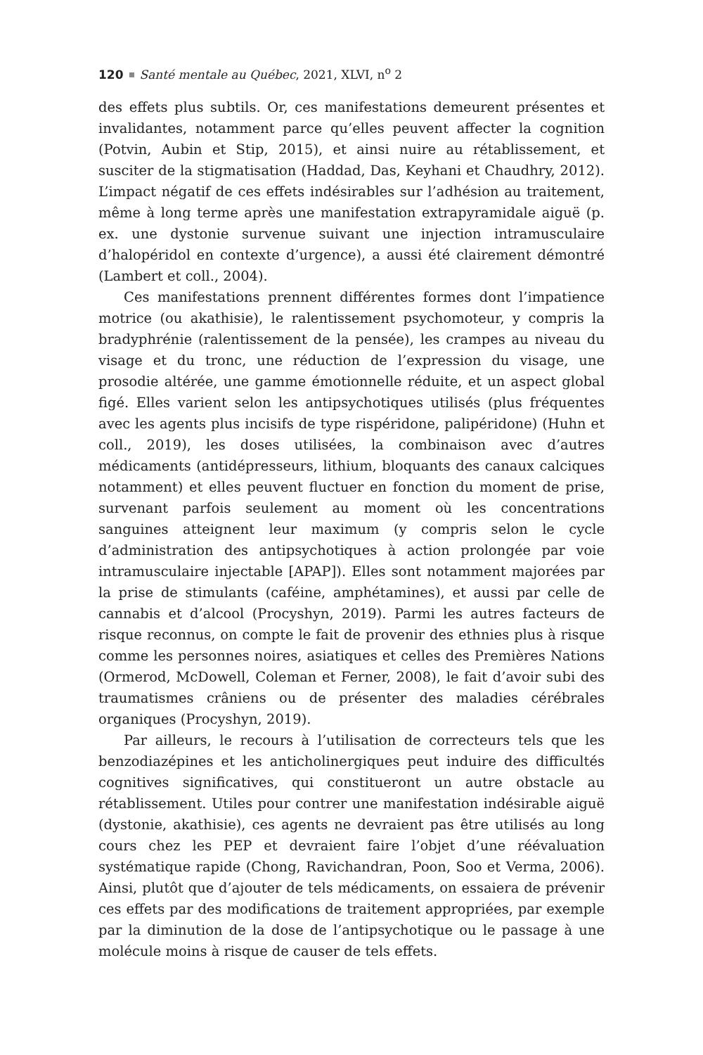120 Santé mentale au Québec, 2021, XLVI, n<sup>o</sup> 2
des effets plus subtils. Or, ces manifestations demeurent présentes et invalidantes, notamment parce qu’elles peuvent affecter la cognition (Potvin, Aubin et Stip, 2015), et ainsi nuire au rétablissement, et susciter de la stigmatisation (Haddad, Das, Keyhani et Chaudhry, 2012). L’impact négatif de ces effets indésirables sur l’adhésion au traitement, même à long terme après une manifestation extrapyramidale aiguë (p. ex. une dystonie survenue suivant une injection intramusculaire d’halopéridol en contexte d’urgence), a aussi été clairement démontré (Lambert et coll., 2004).
Ces manifestations prennent différentes formes dont l’impatience motrice (ou akathisie), le ralentissement psychomoteur, y compris la bradyphrénie (ralentissement de la pensée), les crampes au niveau du visage et du tronc, une réduction de l’expression du visage, une prosodie altérée, une gamme émotionnelle réduite, et un aspect global figé. Elles varient selon les antipsychotiques utilisés (plus fréquentes avec les agents plus incisifs de type rispéridone, palipéridone) (Huhn et coll., 2019), les doses utilisées, la combinaison avec d’autres médicaments (antidépresseurs, lithium, bloquants des canaux calciques notamment) et elles peuvent fluctuer en fonction du moment de prise, survenant parfois seulement au moment où les concentrations sanguines atteignent leur maximum (y compris selon le cycle d’administration des antipsychotiques à action prolongée par voie intramusculaire injectable [APAP]). Elles sont notamment majorées par la prise de stimulants (caféine, amphétamines), et aussi par celle de cannabis et d’alcool (Procyshyn, 2019). Parmi les autres facteurs de risque reconnus, on compte le fait de provenir des ethnies plus à risque comme les personnes noires, asiatiques et celles des Premières Nations (Ormerod, McDowell, Coleman et Ferner, 2008), le fait d’avoir subi des traumatismes crâniens ou de présenter des maladies cérébrales organiques (Procyshyn, 2019).
Par ailleurs, le recours à l’utilisation de correcteurs tels que les benzodiazépines et les anticholinergiques peut induire des difficultés cognitives significatives, qui constitueront un autre obstacle au rétablissement. Utiles pour contrer une manifestation indésirable aiguë (dystonie, akathisie), ces agents ne devraient pas être utilisés au long cours chez les PEP et devraient faire l’objet d’une réévaluation systématique rapide (Chong, Ravichandran, Poon, Soo et Verma, 2006). Ainsi, plutôt que d’ajouter de tels médicaments, on essaiera de prévenir ces effets par des modifications de traitement appropriées, par exemple par la diminution de la dose de l’antipsychotique ou le passage à une molécule moins à risque de causer de tels effets.